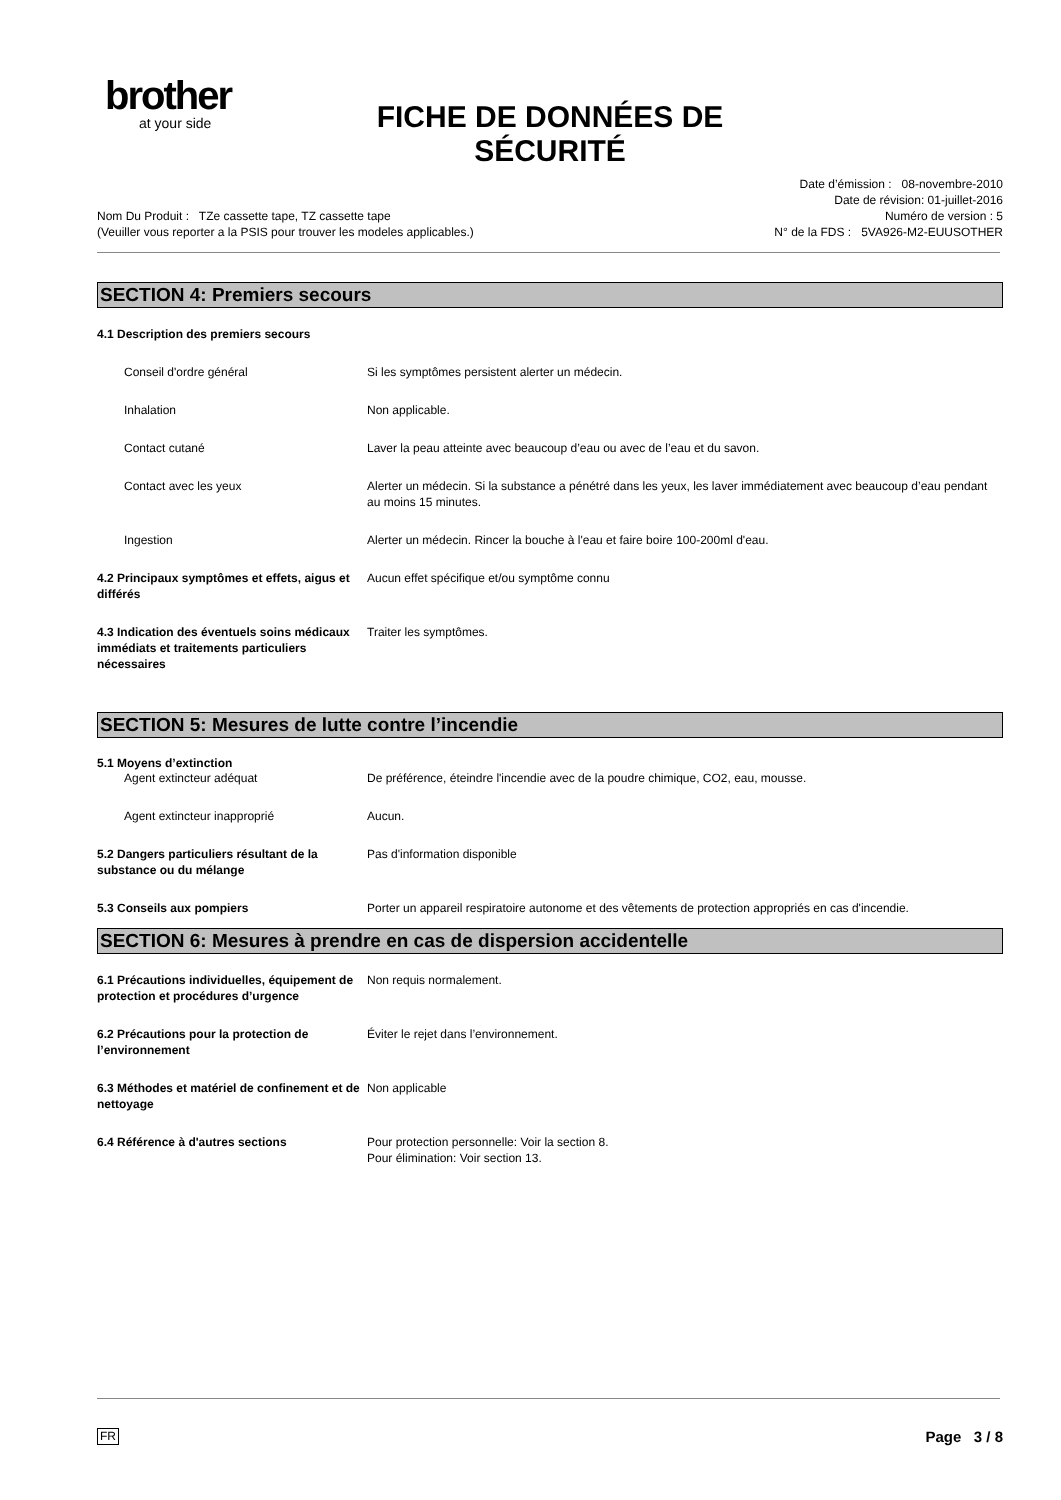brother
at your side
FICHE DE DONNÉES DE SÉCURITÉ
Date d’émission : 08-novembre-2010
Date de révision: 01-juillet-2016
Numéro de version : 5
N° de la FDS : 5VA926-M2-EUUSOTHER
Nom Du Produit : TZe cassette tape, TZ cassette tape
(Veuiller vous reporter a la PSIS pour trouver les modeles applicables.)
SECTION 4: Premiers secours
4.1 Description des premiers secours
Conseil d'ordre général Si les symptômes persistent alerter un médecin.
Inhalation Non applicable.
Contact cutané Laver la peau atteinte avec beaucoup d’eau ou avec de l’eau et du savon.
Contact avec les yeux Alerter un médecin. Si la substance a pénétré dans les yeux, les laver immédiatement avec beaucoup d’eau pendant au moins 15 minutes.
Ingestion Alerter un médecin. Rincer la bouche à l'eau et faire boire 100-200ml d'eau.
4.2 Principaux symptômes et effets, aigus et différés
Aucun effet spécifique et/ou symptôme connu
4.3 Indication des éventuels soins médicaux immédiats et traitements particuliers nécessaires
Traiter les symptômes.
SECTION 5: Mesures de lutte contre l’incendie
5.1 Moyens d’extinction
Agent extincteur adéquat De préférence, éteindre l'incendie avec de la poudre chimique, CO2, eau, mousse.
Agent extincteur inapproprié Aucun.
5.2 Dangers particuliers résultant de la substance ou du mélange
Pas d'information disponible
5.3 Conseils aux pompiers Porter un appareil respiratoire autonome et des vêtements de protection appropriés en cas d'incendie.
SECTION 6: Mesures à prendre en cas de dispersion accidentelle
6.1 Précautions individuelles, équipement de protection et procédures d’urgence
Non requis normalement.
6.2 Précautions pour la protection de l’environnement
Éviter le rejet dans l’environnement.
6.3 Méthodes et matériel de confinement et de nettoyage
Non applicable
6.4 Référence à d'autres sections Pour protection personnelle: Voir la section 8.
Pour élimination: Voir section 13.
FR Page 3 / 8